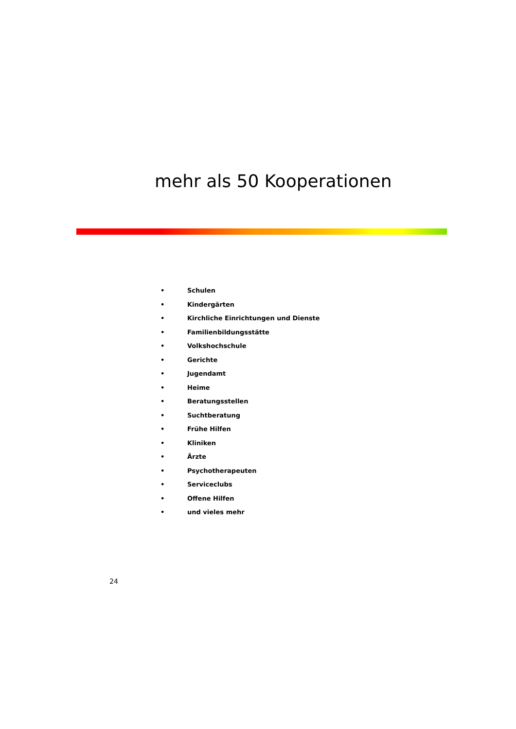mehr als 50 Kooperationen
• Schulen
• Kindergärten
• Kirchliche Einrichtungen und Dienste
• Familienbildungsstätte
• Volkshochschule
• Gerichte
• Jugendamt
• Heime
• Beratungsstellen
• Suchtberatung
• Frühe Hilfen
• Kliniken
• Ärzte
• Psychotherapeuten
• Serviceclubs
• Offene Hilfen
• und vieles mehr
24